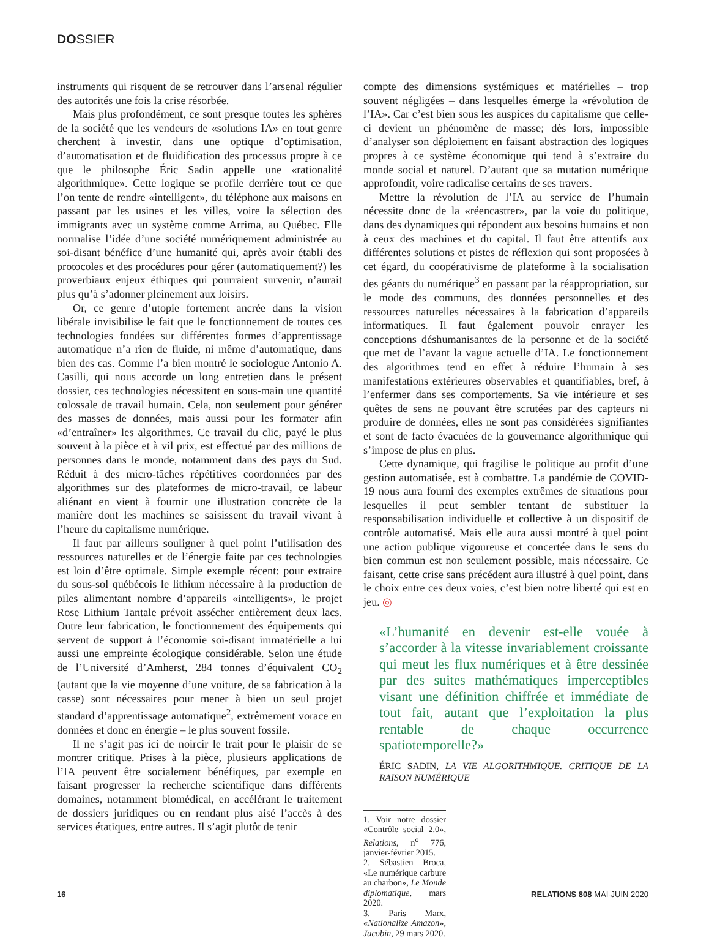DOSSIER
instruments qui risquent de se retrouver dans l’arsenal régulier des autorités une fois la crise résorbée.
Mais plus profondément, ce sont presque toutes les sphères de la société que les vendeurs de «solutions IA» en tout genre cherchent à investir, dans une optique d’optimisation, d’automatisation et de fluidification des processus propre à ce que le philosophe Éric Sadin appelle une «rationalité algorithmique». Cette logique se profile derrière tout ce que l’on tente de rendre «intelligent», du téléphone aux maisons en passant par les usines et les villes, voire la sélection des immigrants avec un système comme Arrima, au Québec. Elle normalise l’idée d’une société numériquement administrée au soi-disant bénéfice d’une humanité qui, après avoir établi des protocoles et des procédures pour gérer (automatiquement?) les proverbiaux enjeux éthiques qui pourraient survenir, n’aurait plus qu’à s’adonner pleinement aux loisirs.
Or, ce genre d’utopie fortement ancrée dans la vision libérale invisibilise le fait que le fonctionnement de toutes ces technologies fondées sur différentes formes d’apprentissage automatique n’a rien de fluide, ni même d’automatique, dans bien des cas. Comme l’a bien montré le sociologue Antonio A. Casilli, qui nous accorde un long entretien dans le présent dossier, ces technologies nécessitent en sous-main une quantité colossale de travail humain. Cela, non seulement pour générer des masses de données, mais aussi pour les formater afin «d’entraîner» les algorithmes. Ce travail du clic, payé le plus souvent à la pièce et à vil prix, est effectué par des millions de personnes dans le monde, notamment dans des pays du Sud. Réduit à des micro-tâches répétitives coordonnées par des algorithmes sur des plateformes de micro-travail, ce labeur aliénant en vient à fournir une illustration concrète de la manière dont les machines se saisissent du travail vivant à l’heure du capitalisme numérique.
Il faut par ailleurs souligner à quel point l’utilisation des ressources naturelles et de l’énergie faite par ces technologies est loin d’être optimale. Simple exemple récent: pour extraire du sous-sol québécois le lithium nécessaire à la production de piles alimentant nombre d’appareils «intelligents», le projet Rose Lithium Tantale prévoit assécher entièrement deux lacs. Outre leur fabrication, le fonctionnement des équipements qui servent de support à l’économie soi-disant immatérielle a lui aussi une empreinte écologique considérable. Selon une étude de l’Université d’Amherst, 284 tonnes d’équivalent CO<sub>2</sub> (autant que la vie moyenne d’une voiture, de sa fabrication à la casse) sont nécessaires pour mener à bien un seul projet standard d’apprentissage automatique<sup>2</sup>, extrêmement vorace en données et donc en énergie – le plus souvent fossile.
Il ne s’agit pas ici de noircir le trait pour le plaisir de se montrer critique. Prises à la pièce, plusieurs applications de l’IA peuvent être socialement bénéfiques, par exemple en faisant progresser la recherche scientifique dans différents domaines, notamment biomédical, en accélérant le traitement de dossiers juridiques ou en rendant plus aisé l’accès à des services étatiques, entre autres. Il s’agit plutôt de tenir
compte des dimensions systémiques et matérielles – trop souvent négligées – dans lesquelles émerge la «révolution de l’IA». Car c’est bien sous les auspices du capitalisme que celle-ci devient un phénomène de masse; dès lors, impossible d’analyser son déploiement en faisant abstraction des logiques propres à ce système économique qui tend à s’extraire du monde social et naturel. D’autant que sa mutation numérique approfondit, voire radicalise certains de ses travers.
Mettre la révolution de l’IA au service de l’humain nécessite donc de la «réencastrer», par la voie du politique, dans des dynamiques qui répondent aux besoins humains et non à ceux des machines et du capital. Il faut être attentifs aux différentes solutions et pistes de réflexion qui sont proposées à cet égard, du coopérativisme de plateforme à la socialisation des géants du numérique<sup>3</sup> en passant par la réappropriation, sur le mode des communs, des données personnelles et des ressources naturelles nécessaires à la fabrication d’appareils informatiques. Il faut également pouvoir enrayer les conceptions déshumanisantes de la personne et de la société que met de l’avant la vague actuelle d’IA. Le fonctionnement des algorithmes tend en effet à réduire l’humain à ses manifestations extérieures observables et quantifiables, bref, à l’enfermer dans ses comportements. Sa vie intérieure et ses quêtes de sens ne pouvant être scrutées par des capteurs ni produire de données, elles ne sont pas considérées signifiantes et sont de facto évacuées de la gouvernance algorithmique qui s’impose de plus en plus.
Cette dynamique, qui fragilise le politique au profit d’une gestion automatisée, est à combattre. La pandémie de COVID-19 nous aura fourni des exemples extrêmes de situations pour lesquelles il peut sembler tentant de substituer la responsabilisation individuelle et collective à un dispositif de contrôle automatisé. Mais elle aura aussi montré à quel point une action publique vigoureuse et concertée dans le sens du bien commun est non seulement possible, mais nécessaire. Ce faisant, cette crise sans précédent aura illustré à quel point, dans le choix entre ces deux voies, c’est bien notre liberté qui est en jeu. ◎
«L’humanité en devenir est-elle vouée à s’accorder à la vitesse invariablement croissante qui meut les flux numériques et à être dessinée par des suites mathématiques imperceptibles visant une définition chiffrée et immédiate de tout fait, autant que l’exploitation la plus rentable de chaque occurrence spatiotemporelle?»
ÉRIC SADIN, LA VIE ALGORITHMIQUE. CRITIQUE DE LA RAISON NUMÉRIQUE
1. Voir notre dossier «Contrôle social 2.0», Relations, n<sup>o</sup> 776, janvier-février 2015.
2. Sébastien Broca, «Le numérique carbure au charbon», Le Monde diplomatique, mars 2020.
3. Paris Marx, «Nationalize Amazon», Jacobin, 29 mars 2020.
16 RELATIONS 808 MAI-JUIN 2020